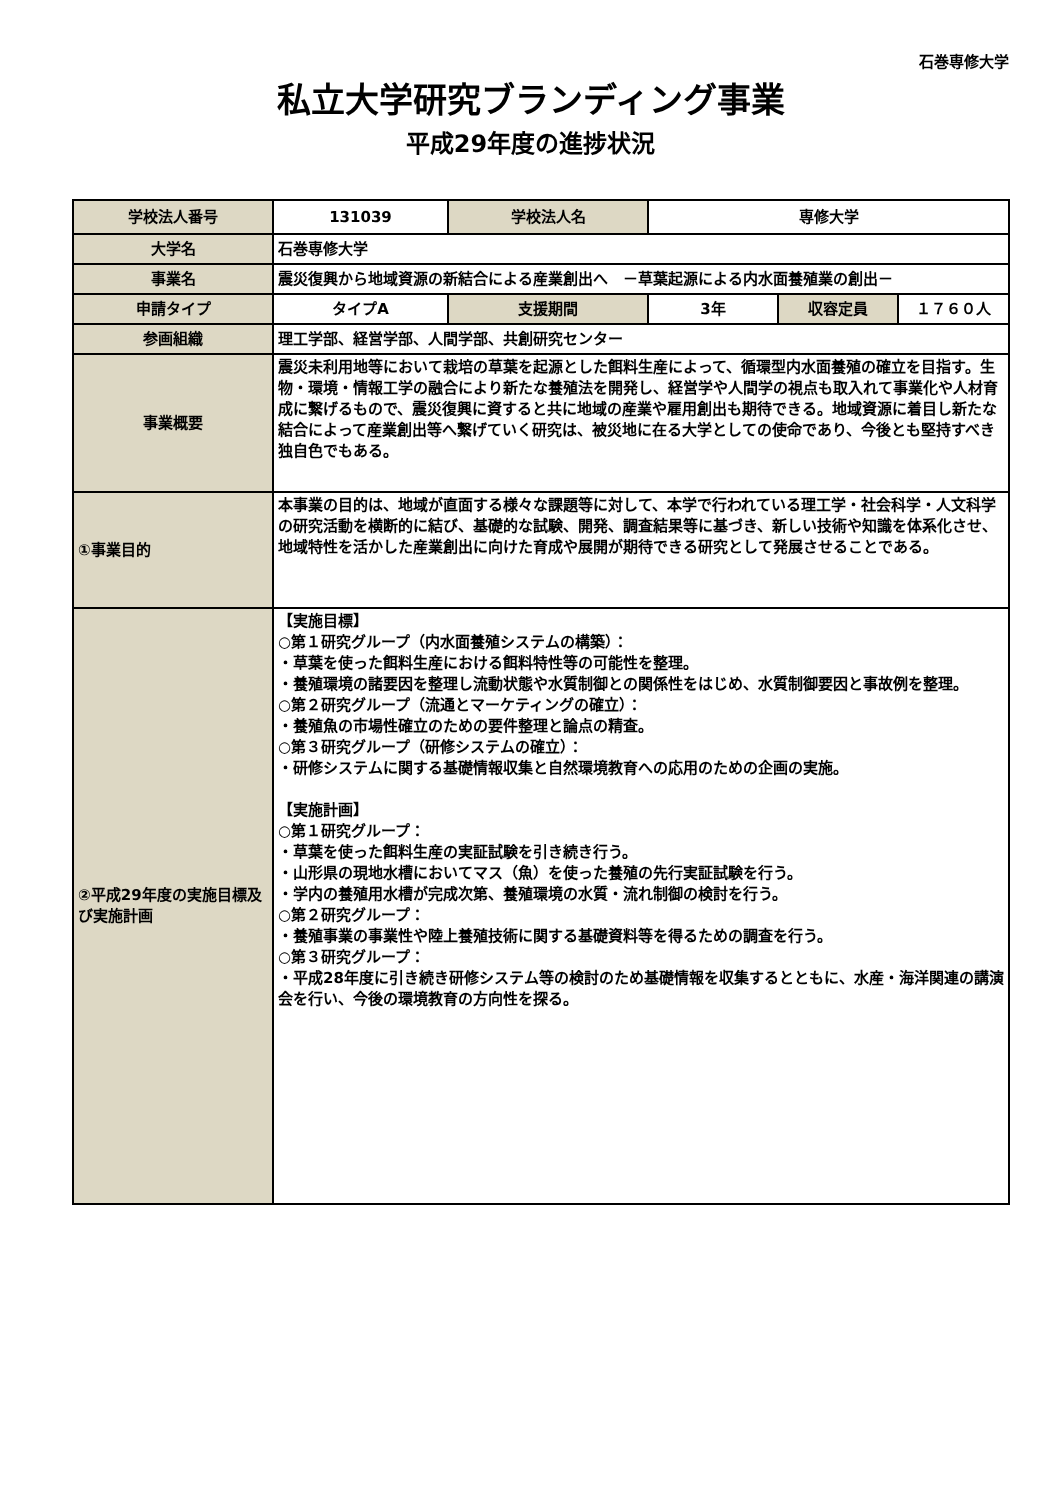石巻専修大学
私立大学研究ブランディング事業
平成29年度の進捗状況
| 学校法人番号 | 131039 | 学校法人名 | 専修大学 | | |
| 大学名 | 石巻専修大学 | | | | |
| 事業名 | 震災復興から地域資源の新結合による産業創出へ －草葉起源による内水面養殖業の創出－ | | | | |
| 申請タイプ | タイプA | 支援期間 | 3年 | 収容定員 | １７６０人 |
| 参画組織 | 理工学部、経営学部、人間学部、共創研究センター | | | | |
| 事業概要 | 震災未利用地等において栽培の草葉を起源とした餌料生産によって、循環型内水面養殖の確立を目指す。生物・環境・情報工学の融合により新たな養殖法を開発し、経営学や人間学の視点も取入れて事業化や人材育成に繋げるもので、震災復興に資すると共に地域の産業や雇用創出も期待できる。地域資源に着目し新たな結合によって産業創出等へ繋げていく研究は、被災地に在る大学としての使命であり、今後とも堅持すべき独自色でもある。 | | | | |
| ①事業目的 | 本事業の目的は、地域が直面する様々な課題等に対して、本学で行われている理工学・社会科学・人文科学の研究活動を横断的に結び、基礎的な試験、開発、調査結果等に基づき、新しい技術や知識を体系化させ、地域特性を活かした産業創出に向けた育成や展開が期待できる研究として発展させることである。 | | | | |
| ②平成29年度の実施目標及び実施計画 | 【実施目標】 ○第１研究グループ（内水面養殖システムの構築）： ・草葉を使った餌料生産における餌料特性等の可能性を整理。 ・養殖環境の諸要因を整理し流動状態や水質制御との関係性をはじめ、水質制御要因と事故例を整理。 ○第２研究グループ（流通とマーケティングの確立）： ・養殖魚の市場性確立のための要件整理と論点の精査。 ○第３研究グループ（研修システムの確立）： ・研修システムに関する基礎情報収集と自然環境教育への応用のための企画の実施。 【実施計画】 ○第１研究グループ： ・草葉を使った餌料生産の実証試験を引き続き行う。 ・山形県の現地水槽においてマス（魚）を使った養殖の先行実証試験を行う。 ・学内の養殖用水槽が完成次第、養殖環境の水質・流れ制御の検討を行う。 ○第２研究グループ： ・養殖事業の事業性や陸上養殖技術に関する基礎資料等を得るための調査を行う。 ○第３研究グループ： ・平成28年度に引き続き研修システム等の検討のため基礎情報を収集するとともに、水産・海洋関連の講演会を行い、今後の環境教育の方向性を探る。 | | | | |